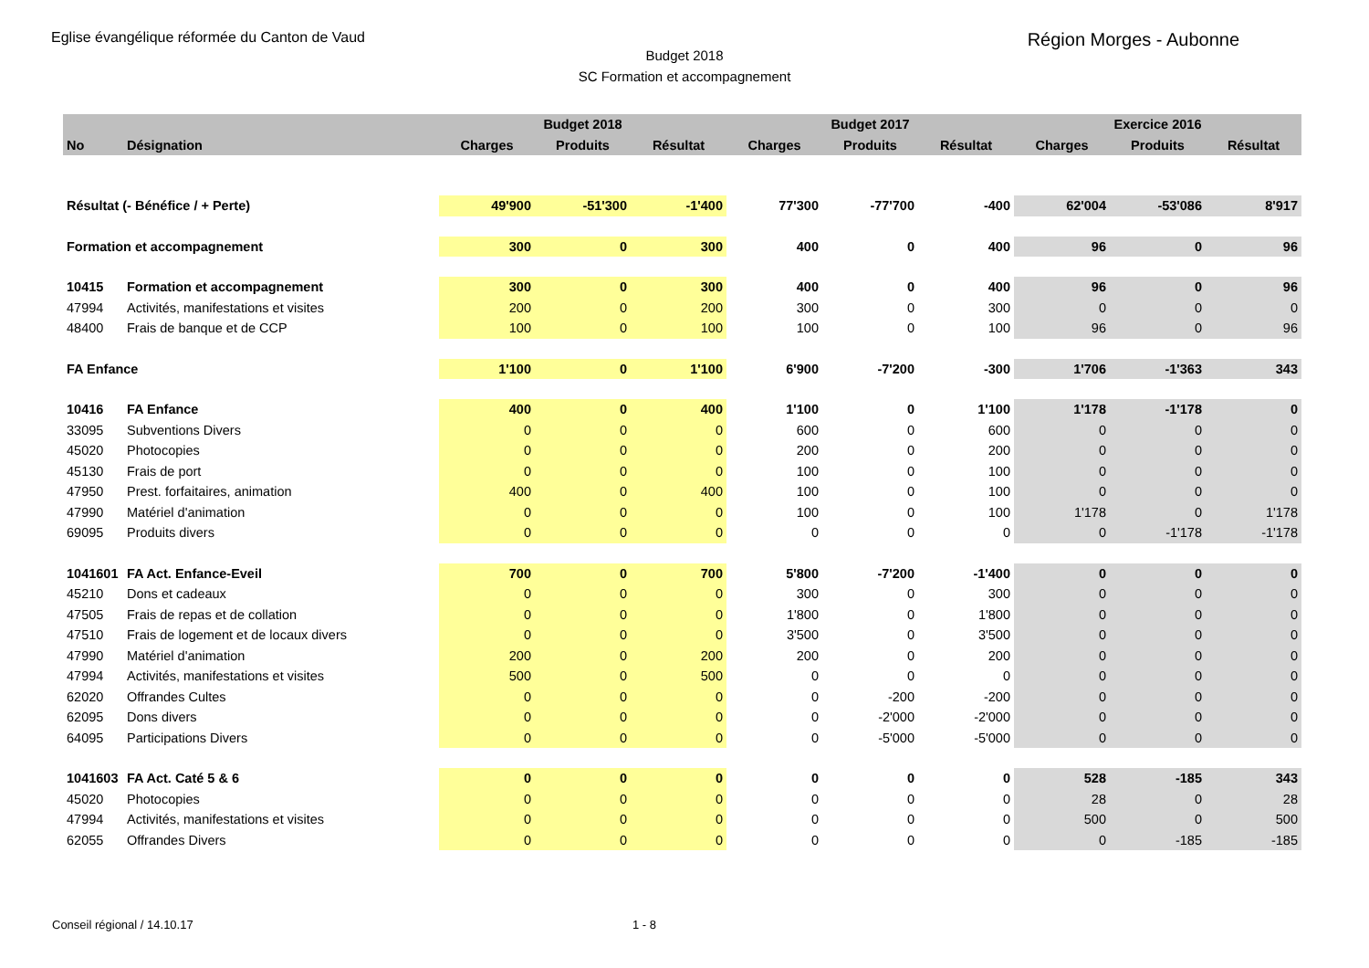Eglise évangélique réformée du Canton de Vaud
Région Morges - Aubonne
Budget 2018
SC Formation et accompagnement
| | | | Budget 2018 | | | Budget 2017 | | | Exercice 2016 | | |
| --- | --- | --- | --- | --- | --- | --- | --- | --- | --- | --- | --- |
| No | Désignation | | Charges | Produits | Résultat | Charges | Produits | Résultat | Charges | Produits | Résultat |
| Résultat (- Bénéfice / + Perte) | | | 49'900 | -51'300 | -1'400 | 77'300 | -77'700 | -400 | 62'004 | -53'086 | 8'917 |
| Formation et accompagnement | | | 300 | 0 | 300 | 400 | 0 | 400 | 96 | 0 | 96 |
| 10415 | Formation et accompagnement | | 300 | 0 | 300 | 400 | 0 | 400 | 96 | 0 | 96 |
| 47994 | Activités, manifestations et visites | | 200 | 0 | 200 | 300 | 0 | 300 | 0 | 0 | 0 |
| 48400 | Frais de banque et de CCP | | 100 | 0 | 100 | 100 | 0 | 100 | 96 | 0 | 96 |
| FA Enfance | | | 1'100 | 0 | 1'100 | 6'900 | -7'200 | -300 | 1'706 | -1'363 | 343 |
| 10416 | FA Enfance | | 400 | 0 | 400 | 1'100 | 0 | 1'100 | 1'178 | -1'178 | 0 |
| 33095 | Subventions Divers | | 0 | 0 | 0 | 600 | 0 | 600 | 0 | 0 | 0 |
| 45020 | Photocopies | | 0 | 0 | 0 | 200 | 0 | 200 | 0 | 0 | 0 |
| 45130 | Frais de port | | 0 | 0 | 0 | 100 | 0 | 100 | 0 | 0 | 0 |
| 47950 | Prest. forfaitaires, animation | | 400 | 0 | 400 | 100 | 0 | 100 | 0 | 0 | 0 |
| 47990 | Matériel d'animation | | 0 | 0 | 0 | 100 | 0 | 100 | 1'178 | 0 | 1'178 |
| 69095 | Produits divers | | 0 | 0 | 0 | 0 | 0 | 0 | 0 | -1'178 | -1'178 |
| 1041601 | FA Act. Enfance-Eveil | | 700 | 0 | 700 | 5'800 | -7'200 | -1'400 | 0 | 0 | 0 |
| 45210 | Dons et cadeaux | | 0 | 0 | 0 | 300 | 0 | 300 | 0 | 0 | 0 |
| 47505 | Frais de repas et de collation | | 0 | 0 | 0 | 1'800 | 0 | 1'800 | 0 | 0 | 0 |
| 47510 | Frais de logement et de locaux divers | | 0 | 0 | 0 | 3'500 | 0 | 3'500 | 0 | 0 | 0 |
| 47990 | Matériel d'animation | | 200 | 0 | 200 | 200 | 0 | 200 | 0 | 0 | 0 |
| 47994 | Activités, manifestations et visites | | 500 | 0 | 500 | 0 | 0 | 0 | 0 | 0 | 0 |
| 62020 | Offrandes Cultes | | 0 | 0 | 0 | 0 | -200 | -200 | 0 | 0 | 0 |
| 62095 | Dons divers | | 0 | 0 | 0 | 0 | -2'000 | -2'000 | 0 | 0 | 0 |
| 64095 | Participations Divers | | 0 | 0 | 0 | 0 | -5'000 | -5'000 | 0 | 0 | 0 |
| 1041603 | FA Act. Caté 5 & 6 | | 0 | 0 | 0 | 0 | 0 | 0 | 528 | -185 | 343 |
| 45020 | Photocopies | | 0 | 0 | 0 | 0 | 0 | 0 | 28 | 0 | 28 |
| 47994 | Activités, manifestations et visites | | 0 | 0 | 0 | 0 | 0 | 0 | 500 | 0 | 500 |
| 62055 | Offrandes Divers | | 0 | 0 | 0 | 0 | 0 | 0 | 0 | -185 | -185 |
Conseil régional / 14.10.17 1 - 8